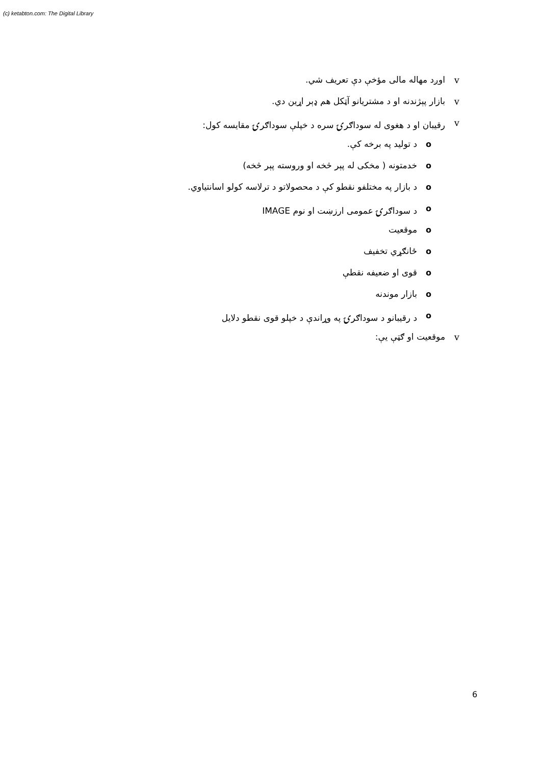(c) ketabton.com: The Digital Library
vاوږد مهاله مالی مؤخې دې تعریف شي.
vبازار پېژندنه او د مشتریانو آټکل هم ډېر اړین دي.
vرقیبان او د هغوی له سوداګرۍ سره د خپلې سوداګرۍ مقایسه کول:
oد تولید په برخه کې.
oخدمتونه ( مخکی له پېر څخه او وروسته پېر څخه)
oد بازار په مختلفو نقطو کې د محصولاتو د ترلاسه کولو اسانتیاوي.
oد سوداګرۍ عمومی ارزښت او نوم IMAGE
oموقعیت
oځانګړي تخفیف
oقوی او ضعیفه نقطې
oبازار موندنه
oد رقیبانو د سوداګرۍ په وړاندې د خپلو قوی نقطو دلایل
vموقعیت او ګټې یې:
6